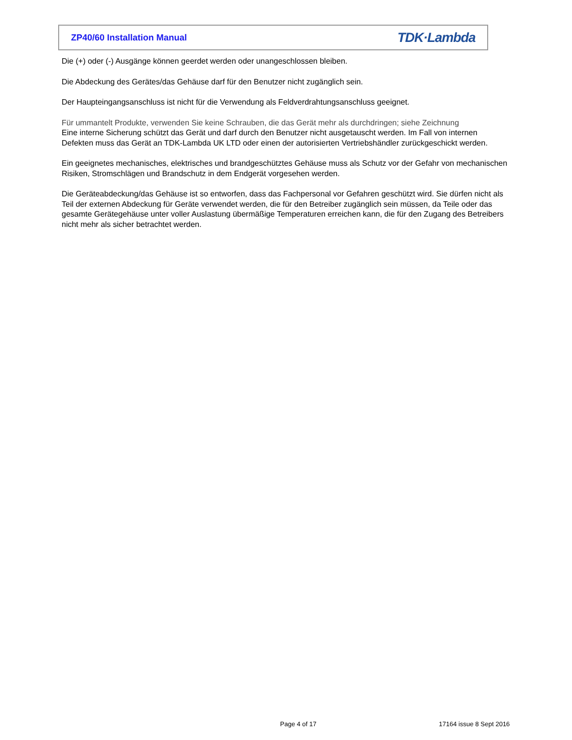ZP40/60 Installation Manual TDK·Lambda
Die (+) oder (-) Ausgänge können geerdet werden oder unangeschlossen bleiben.
Die Abdeckung des Gerätes/das Gehäuse darf für den Benutzer nicht zugänglich sein.
Der Haupteingangsanschluss ist nicht für die Verwendung als Feldverdrahtungsanschluss geeignet.
Für ummantelt Produkte, verwenden Sie keine Schrauben, die das Gerät mehr als durchdringen; siehe Zeichnung
Eine interne Sicherung schützt das Gerät und darf durch den Benutzer nicht ausgetauscht werden. Im Fall von internen Defekten muss das Gerät an TDK-Lambda UK LTD oder einen der autorisierten Vertriebshändler zurückgeschickt werden.
Ein geeignetes mechanisches, elektrisches und brandgeschütztes Gehäuse muss als Schutz vor der Gefahr von mechanischen Risiken, Stromschlägen und Brandschutz in dem Endgerät vorgesehen werden.
Die Geräteabdeckung/das Gehäuse ist so entworfen, dass das Fachpersonal vor Gefahren geschützt wird. Sie dürfen nicht als Teil der externen Abdeckung für Geräte verwendet werden, die für den Betreiber zugänglich sein müssen, da Teile oder das gesamte Gerätegehäuse unter voller Auslastung übermäßige Temperaturen erreichen kann, die für den Zugang des Betreibers nicht mehr als sicher betrachtet werden.
Page 4 of 17 17164 issue 8 Sept 2016